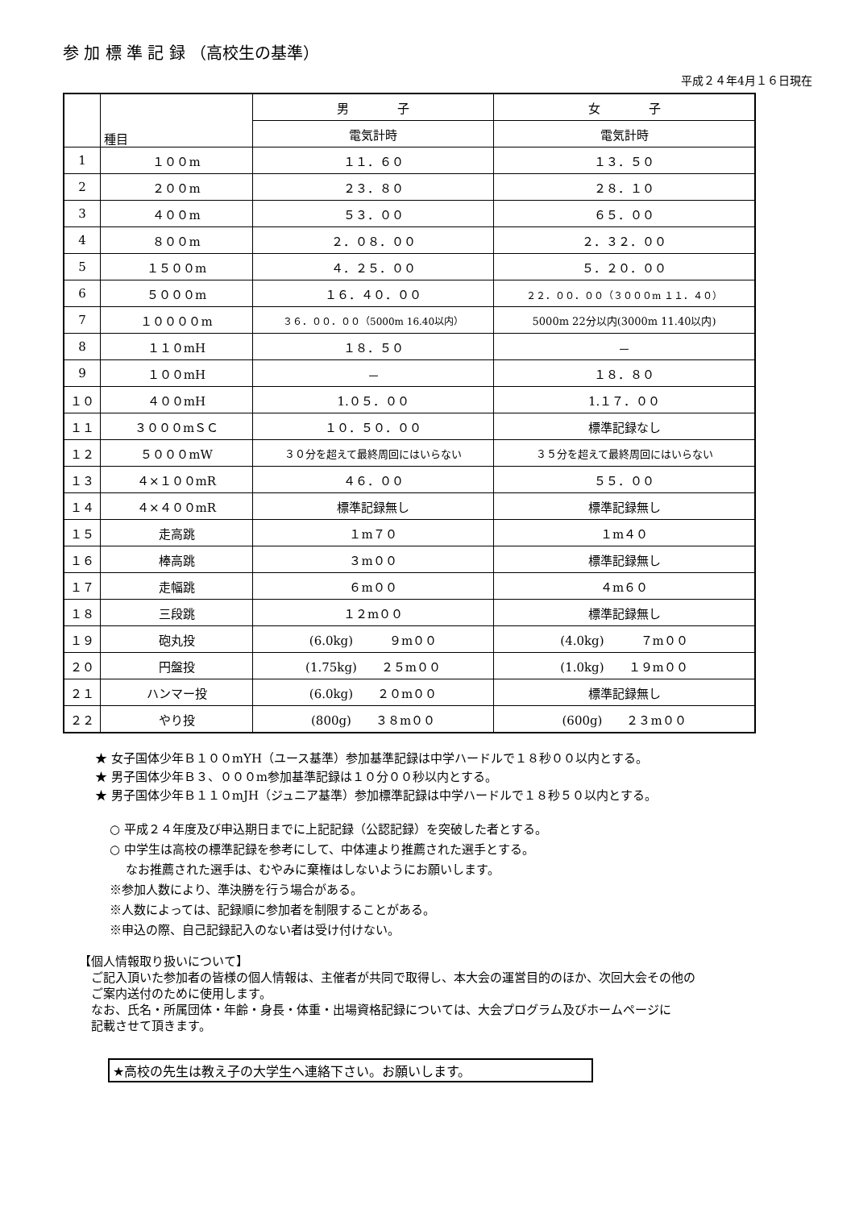参 加 標 準 記 録 （高校生の基準）
平成２４年4月１６日現在
| | 種目 | 男 子 | 女 子 |
| --- | --- | --- | --- |
| | | 電気計時 | 電気計時 |
| 1 | １００m | １１．６０ | １３．５０ |
| 2 | ２００m | ２３．８０ | ２８．１０ |
| 3 | ４００m | ５３．００ | ６５．００ |
| 4 | ８００m | ２．０８．００ | ２．３２．００ |
| 5 | １５００m | ４．２５．００ | ５．２０．００ |
| 6 | ５０００m | １６．４０．００ | ２２．００．００（３０００m １１．４０） |
| 7 | １００００m | ３６．００．００（5000m 16.40以内） | 5000m 22分以内(3000m 11.40以内) |
| 8 | １１０mH | １８．５０ | － |
| 9 | １００mH | － | １８．８０ |
| １０ | ４００mH | 1.０５．００ | 1.１７．００ |
| １１ | ３０００mＳＣ | １０．５０．００ | 標準記録なし |
| １２ | ５０００mW | ３０分を超えて最終周回にはいらない | ３５分を超えて最終周回にはいらない |
| １３ | ４×１００mR | ４６．００ | ５５．００ |
| １４ | ４×４００mR | 標準記録無し | 標準記録無し |
| １５ | 走高跳 | １m７０ | １m４０ |
| １６ | 棒高跳 | ３m００ | 標準記録無し |
| １７ | 走幅跳 | ６m００ | ４m６０ |
| １８ | 三段跳 | １２m００ | 標準記録無し |
| １９ | 砲丸投 | (6.0kg) ９m００ | (4.0kg) ７m００ |
| ２０ | 円盤投 | (1.75kg) ２５m００ | (1.0kg) １９m００ |
| ２１ | ハンマー投 | (6.0kg) ２０m００ | 標準記録無し |
| ２２ | やり投 | (800g) ３８m００ | (600g) ２３m００ |
★ 女子国体少年Ｂ１００mYH（ユース基準）参加基準記録は中学ハードルで１８秒００以内とする。
★ 男子国体少年Ｂ３、０００m参加基準記録は１０分００秒以内とする。
★ 男子国体少年Ｂ１１０mJH（ジュニア基準）参加標準記録は中学ハードルで１８秒５０以内とする。
○ 平成２４年度及び申込期日までに上記記録（公認記録）を突破した者とする。
○ 中学生は高校の標準記録を参考にして、中体連より推薦された選手とする。
　 なお推薦された選手は、むやみに棄権はしないようにお願いします。
※参加人数により、準決勝を行う場合がある。
※人数によっては、記録順に参加者を制限することがある。
※申込の際、自己記録記入のない者は受け付けない。
【個人情報取り扱いについて】
　ご記入頂いた参加者の皆様の個人情報は、主催者が共同で取得し、本大会の運営目的のほか、次回大会その他の
　ご案内送付のために使用します。
　なお、氏名・所属団体・年齢・身長・体重・出場資格記録については、大会プログラム及びホームページに
　記載させて頂きます。
★高校の先生は教え子の大学生へ連絡下さい。お願いします。